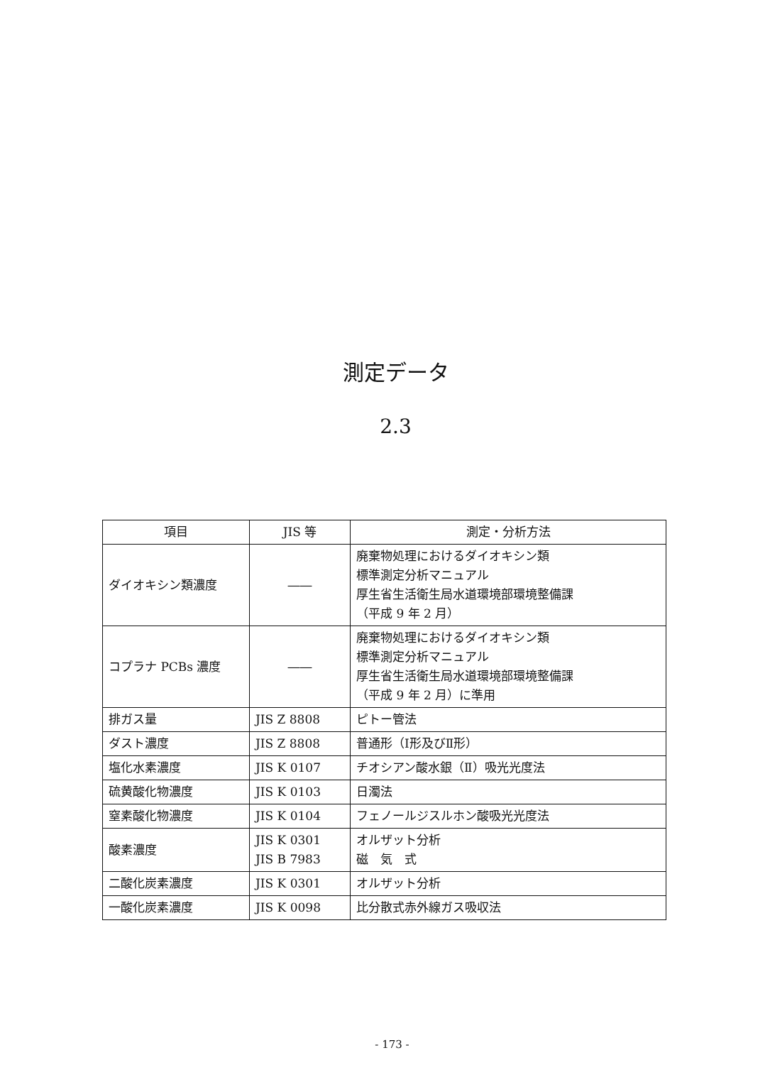測定データ
2.3
| 項目 | JIS 等 | 測定・分析方法 |
| --- | --- | --- |
| ダイオキシン類濃度 | ―― | 廃棄物処理におけるダイオキシン類 標準測定分析マニュアル 厚生省生活衛生局水道環境部環境整備課 （平成 9 年 2 月） |
| コプラナ PCBs 濃度 | ―― | 廃棄物処理におけるダイオキシン類 標準測定分析マニュアル 厚生省生活衛生局水道環境部環境整備課 （平成 9 年 2 月）に準用 |
| 排ガス量 | JIS Z 8808 | ピトー管法 |
| ダスト濃度 | JIS Z 8808 | 普通形（Ⅰ形及びⅡ形） |
| 塩化水素濃度 | JIS K 0107 | チオシアン酸水銀（Ⅱ）吸光光度法 |
| 硫黄酸化物濃度 | JIS K 0103 | 日濁法 |
| 窒素酸化物濃度 | JIS K 0104 | フェノールジスルホン酸吸光光度法 |
| 酸素濃度 | JIS K 0301 JIS B 7983 | オルザット分析 磁 気 式 |
| 二酸化炭素濃度 | JIS K 0301 | オルザット分析 |
| 一酸化炭素濃度 | JIS K 0098 | 比分散式赤外線ガス吸収法 |
- 173 -